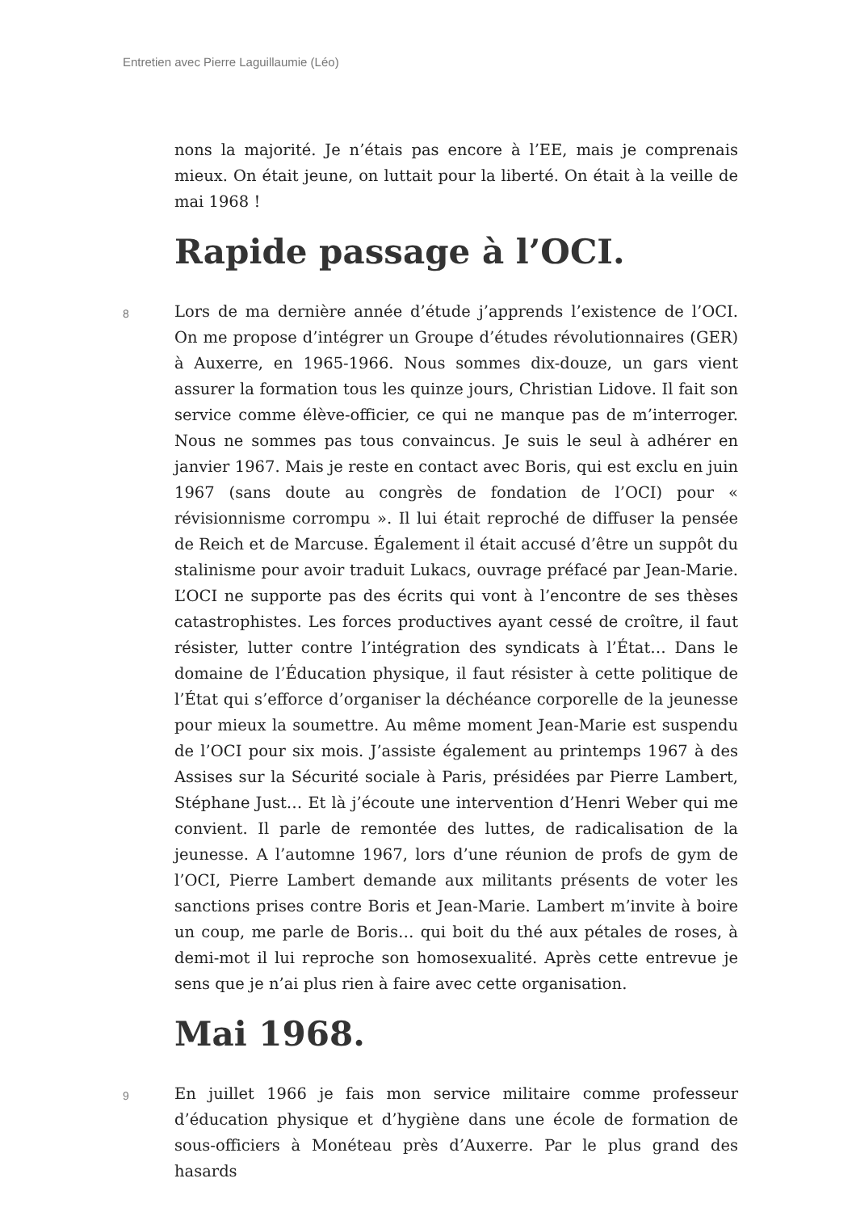Entretien avec Pierre Laguillaumie (Léo)
nons la majorité. Je n’étais pas encore à l’EE, mais je comprenais mieux. On était jeune, on luttait pour la liberté. On était à la veille de mai 1968 !
Rapide passage à l’OCI.
8
Lors de ma dernière année d’étude j’apprends l’existence de l’OCI. On me propose d’intégrer un Groupe d’études révolutionnaires (GER) à Auxerre, en 1965-1966. Nous sommes dix-douze, un gars vient assurer la formation tous les quinze jours, Christian Lidove. Il fait son service comme élève-officier, ce qui ne manque pas de m’interroger. Nous ne sommes pas tous convaincus. Je suis le seul à adhérer en janvier 1967. Mais je reste en contact avec Boris, qui est exclu en juin 1967 (sans doute au congrès de fondation de l’OCI) pour « révisionnisme corrompu ». Il lui était reproché de diffuser la pensée de Reich et de Marcuse. Également il était accusé d’être un suppôt du stalinisme pour avoir traduit Lukacs, ouvrage préfacé par Jean-Marie. L’OCI ne supporte pas des écrits qui vont à l’encontre de ses thèses catastrophistes. Les forces productives ayant cessé de croître, il faut résister, lutter contre l’intégration des syndicats à l’État… Dans le domaine de l’Éducation physique, il faut résister à cette politique de l’État qui s’efforce d’organiser la déchéance corporelle de la jeunesse pour mieux la soumettre. Au même moment Jean-Marie est suspendu de l’OCI pour six mois. J’assiste également au printemps 1967 à des Assises sur la Sécurité sociale à Paris, présidées par Pierre Lambert, Stéphane Just… Et là j’écoute une intervention d’Henri Weber qui me convient. Il parle de remontée des luttes, de radicalisation de la jeunesse. A l’automne 1967, lors d’une réunion de profs de gym de l’OCI, Pierre Lambert demande aux militants présents de voter les sanctions prises contre Boris et Jean-Marie. Lambert m’invite à boire un coup, me parle de Boris… qui boit du thé aux pétales de roses, à demi-mot il lui reproche son homosexualité. Après cette entrevue je sens que je n’ai plus rien à faire avec cette organisation.
Mai 1968.
9
En juillet 1966 je fais mon service militaire comme professeur d’éducation physique et d’hygiène dans une école de formation de sous-officiers à Monéteau près d’Auxerre. Par le plus grand des hasards